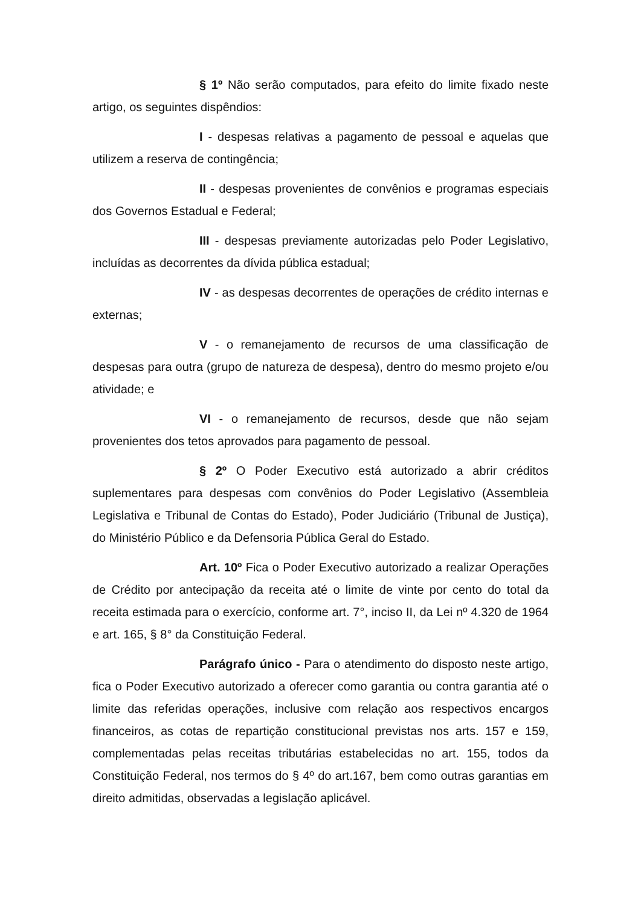§ 1º Não serão computados, para efeito do limite fixado neste artigo, os seguintes dispêndios:
I - despesas relativas a pagamento de pessoal e aquelas que utilizem a reserva de contingência;
II - despesas provenientes de convênios e programas especiais dos Governos Estadual e Federal;
III - despesas previamente autorizadas pelo Poder Legislativo, incluídas as decorrentes da dívida pública estadual;
IV - as despesas decorrentes de operações de crédito internas e externas;
V - o remanejamento de recursos de uma classificação de despesas para outra (grupo de natureza de despesa), dentro do mesmo projeto e/ou atividade; e
VI - o remanejamento de recursos, desde que não sejam provenientes dos tetos aprovados para pagamento de pessoal.
§ 2º O Poder Executivo está autorizado a abrir créditos suplementares para despesas com convênios do Poder Legislativo (Assembleia Legislativa e Tribunal de Contas do Estado), Poder Judiciário (Tribunal de Justiça), do Ministério Público e da Defensoria Pública Geral do Estado.
Art. 10º Fica o Poder Executivo autorizado a realizar Operações de Crédito por antecipação da receita até o limite de vinte por cento do total da receita estimada para o exercício, conforme art. 7°, inciso II, da Lei nº 4.320 de 1964 e art. 165, § 8° da Constituição Federal.
Parágrafo único - Para o atendimento do disposto neste artigo, fica o Poder Executivo autorizado a oferecer como garantia ou contra garantia até o limite das referidas operações, inclusive com relação aos respectivos encargos financeiros, as cotas de repartição constitucional previstas nos arts. 157 e 159, complementadas pelas receitas tributárias estabelecidas no art. 155, todos da Constituição Federal, nos termos do § 4º do art.167, bem como outras garantias em direito admitidas, observadas a legislação aplicável.